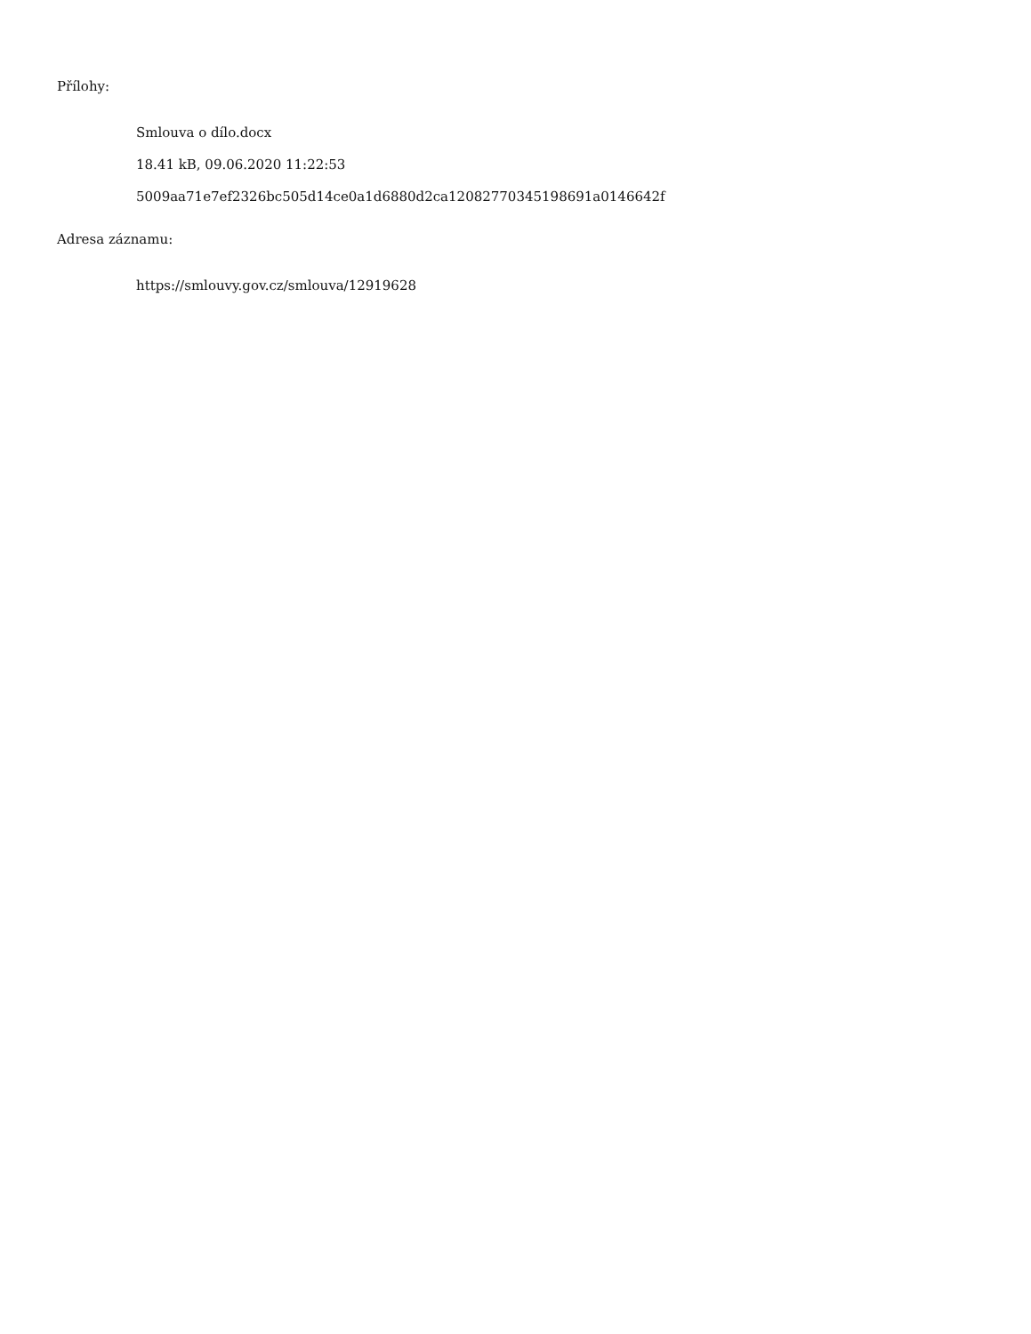Přílohy:
Smlouva o dílo.docx
18.41 kB, 09.06.2020 11:22:53
5009aa71e7ef2326bc505d14ce0a1d6880d2ca12082770345198691a0146642f
Adresa záznamu:
https://smlouvy.gov.cz/smlouva/12919628